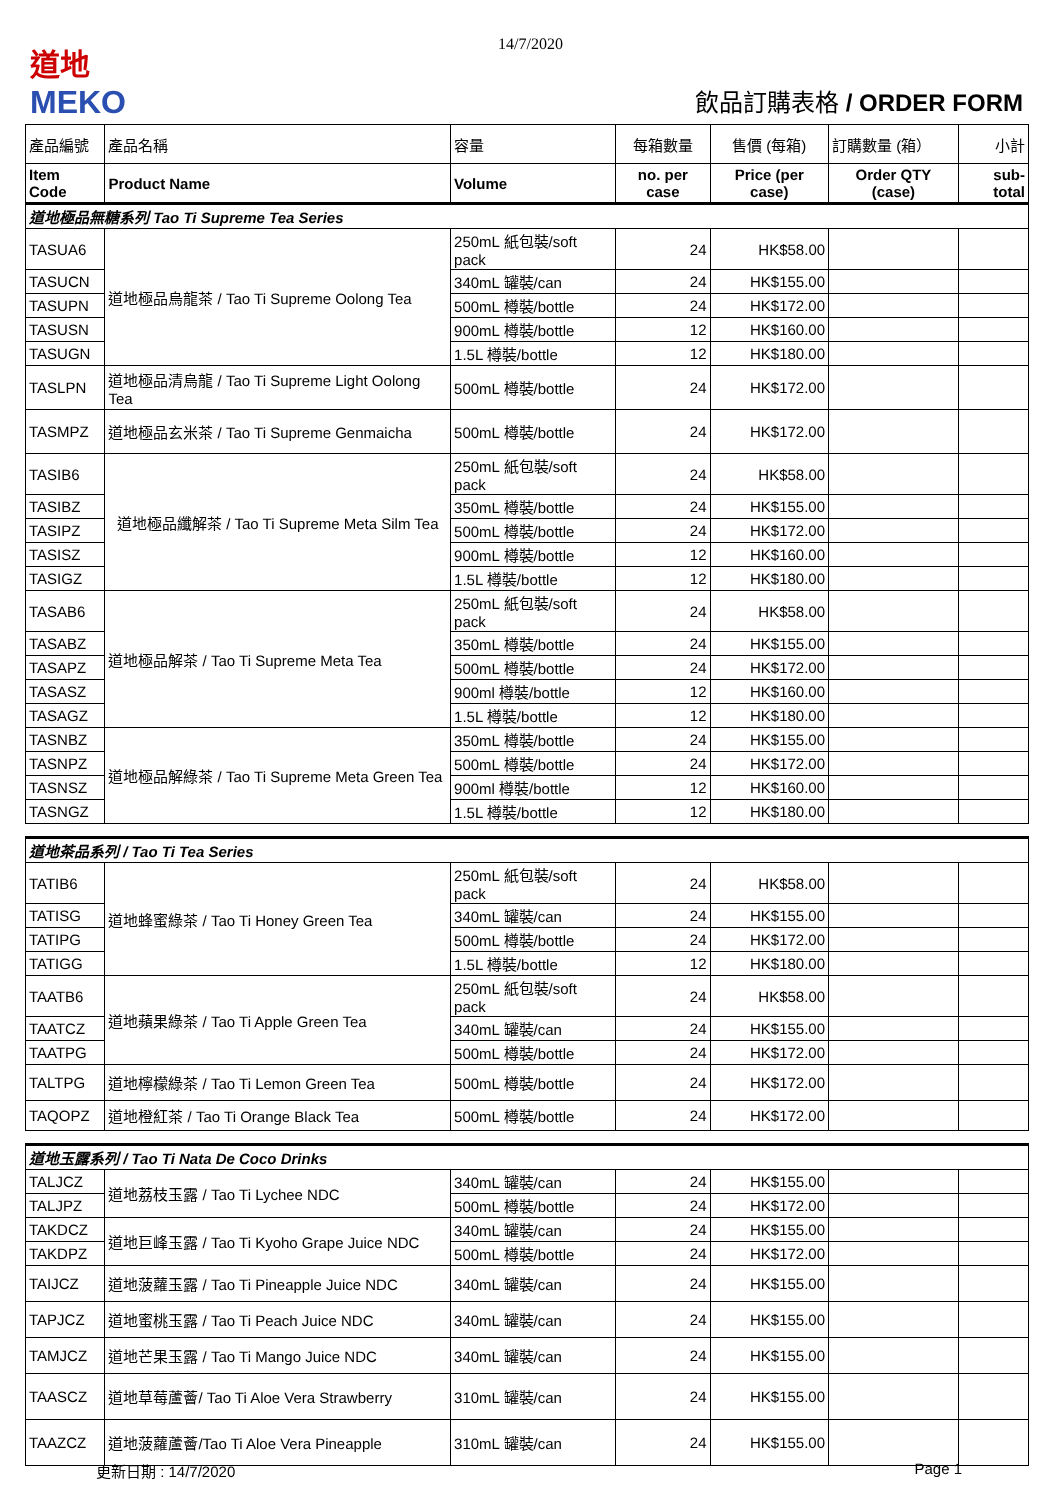14/7/2020
道地
MEKO
飲品訂購表格 / ORDER FORM
| 產品編號 | 產品名稱 | 容量 | 每箱數量 | 售價 (每箱) | 訂購數量 (箱） | 小計 |
| --- | --- | --- | --- | --- | --- | --- |
| Item Code | Product Name | Volume | no. per case | Price (per case) | Order QTY (case) | sub-total |
| 道地極品無糖系列 Tao Ti Supreme Tea Series | | | | | | |
| TASUA6 | 道地極品烏龍茶 / Tao Ti Supreme Oolong Tea | 250mL 紙包裝/soft pack | 24 | HK$58.00 | | |
| TASUCN | | 340mL 罐裝/can | 24 | HK$155.00 | | |
| TASUPN | | 500mL 樽裝/bottle | 24 | HK$172.00 | | |
| TASUSN | | 900mL 樽裝/bottle | 12 | HK$160.00 | | |
| TASUGN | | 1.5L 樽裝/bottle | 12 | HK$180.00 | | |
| TASLPN | 道地極品清烏龍 / Tao Ti Supreme Light Oolong Tea | 500mL 樽裝/bottle | 24 | HK$172.00 | | |
| TASMPZ | 道地極品玄米茶 / Tao Ti Supreme Genmaicha | 500mL 樽裝/bottle | 24 | HK$172.00 | | |
| TASIB6 | 道地極品纖解茶 / Tao Ti Supreme Meta Silm Tea | 250mL 紙包裝/soft pack | 24 | HK$58.00 | | |
| TASIBZ | | 350mL 樽裝/bottle | 24 | HK$155.00 | | |
| TASIPZ | | 500mL 樽裝/bottle | 24 | HK$172.00 | | |
| TASISZ | | 900mL 樽裝/bottle | 12 | HK$160.00 | | |
| TASIGZ | | 1.5L 樽裝/bottle | 12 | HK$180.00 | | |
| TASAB6 | 道地極品解茶 / Tao Ti Supreme Meta Tea | 250mL 紙包裝/soft pack | 24 | HK$58.00 | | |
| TASABZ | | 350mL 樽裝/bottle | 24 | HK$155.00 | | |
| TASAPZ | | 500mL 樽裝/bottle | 24 | HK$172.00 | | |
| TASASZ | | 900ml 樽裝/bottle | 12 | HK$160.00 | | |
| TASAGZ | | 1.5L 樽裝/bottle | 12 | HK$180.00 | | |
| TASNBZ | 道地極品解綠茶 / Tao Ti Supreme Meta Green Tea | 350mL 樽裝/bottle | 24 | HK$155.00 | | |
| TASNPZ | | 500mL 樽裝/bottle | 24 | HK$172.00 | | |
| TASNSZ | | 900ml 樽裝/bottle | 12 | HK$160.00 | | |
| TASNGZ | | 1.5L 樽裝/bottle | 12 | HK$180.00 | | |
| 道地茶品系列 / Tao Ti Tea Series | | | | | | |
| TATIB6 | 道地蜂蜜綠茶 / Tao Ti Honey Green Tea | 250mL 紙包裝/soft pack | 24 | HK$58.00 | | |
| TATISG | | 340mL 罐裝/can | 24 | HK$155.00 | | |
| TATIPG | | 500mL 樽裝/bottle | 24 | HK$172.00 | | |
| TATIGG | | 1.5L 樽裝/bottle | 12 | HK$180.00 | | |
| TAATB6 | 道地蘋果綠茶 / Tao Ti Apple Green Tea | 250mL 紙包裝/soft pack | 24 | HK$58.00 | | |
| TAATCZ | | 340mL 罐裝/can | 24 | HK$155.00 | | |
| TAATPG | | 500mL 樽裝/bottle | 24 | HK$172.00 | | |
| TALTPG | 道地檸檬綠茶 / Tao Ti Lemon Green Tea | 500mL 樽裝/bottle | 24 | HK$172.00 | | |
| TAQOPZ | 道地橙紅茶 / Tao Ti Orange Black Tea | 500mL 樽裝/bottle | 24 | HK$172.00 | | |
| 道地玉露系列 / Tao Ti Nata De Coco Drinks | | | | | | |
| TALJCZ | 道地荔枝玉露 / Tao Ti Lychee NDC | 340mL 罐裝/can | 24 | HK$155.00 | | |
| TALJPZ | | 500mL 樽裝/bottle | 24 | HK$172.00 | | |
| TAKDCZ | 道地巨峰玉露 / Tao Ti Kyoho Grape Juice NDC | 340mL 罐裝/can | 24 | HK$155.00 | | |
| TAKDPZ | | 500mL 樽裝/bottle | 24 | HK$172.00 | | |
| TAIJCZ | 道地菠蘿玉露 / Tao Ti Pineapple Juice NDC | 340mL 罐裝/can | 24 | HK$155.00 | | |
| TAPJCZ | 道地蜜桃玉露 / Tao Ti Peach Juice NDC | 340mL 罐裝/can | 24 | HK$155.00 | | |
| TAMJCZ | 道地芒果玉露 / Tao Ti Mango Juice NDC | 340mL 罐裝/can | 24 | HK$155.00 | | |
| TAASCZ | 道地草莓蘆薈/ Tao Ti Aloe Vera Strawberry | 310mL 罐裝/can | 24 | HK$155.00 | | |
| TAAZCZ | 道地菠蘿蘆薈/Tao Ti Aloe Vera Pineapple | 310mL 罐裝/can | 24 | HK$155.00 | | |
更新日期 : 14/7/2020 Page 1